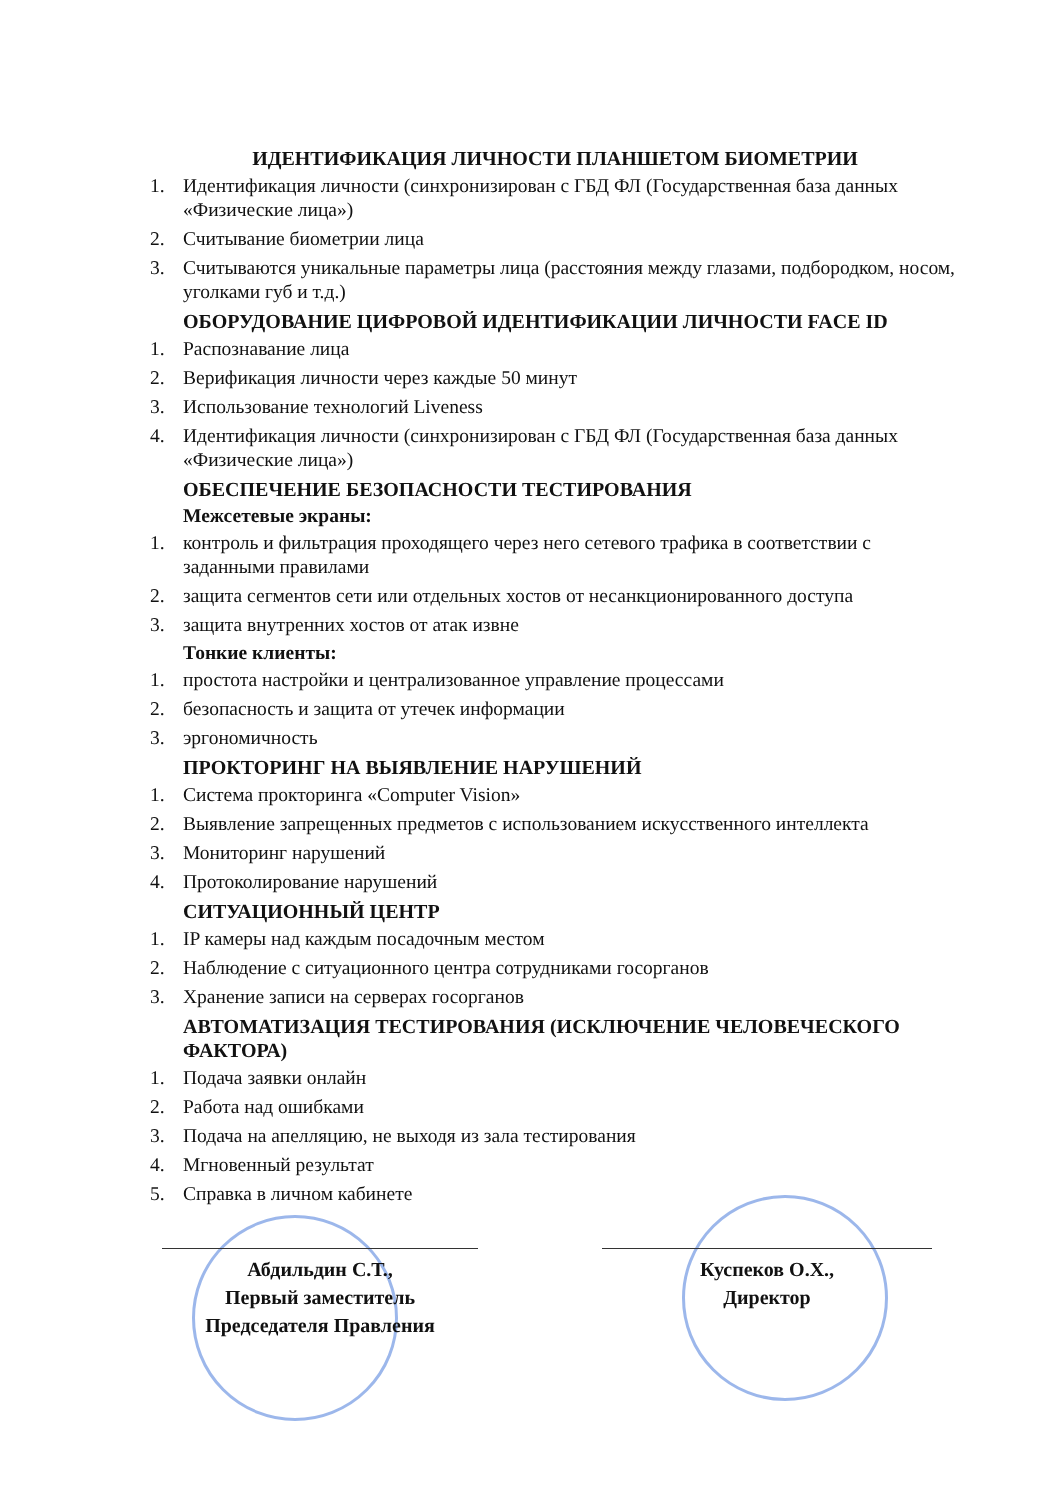ИДЕНТИФИКАЦИЯ ЛИЧНОСТИ ПЛАНШЕТОМ БИОМЕТРИИ
1. Идентификация личности (синхронизирован с ГБД ФЛ (Государственная база данных «Физические лица»)
2. Считывание биометрии лица
3. Считываются уникальные параметры лица (расстояния между глазами, подбородком, носом, уголками губ и т.д.)
ОБОРУДОВАНИЕ ЦИФРОВОЙ ИДЕНТИФИКАЦИИ ЛИЧНОСТИ FACE ID
1. Распознавание лица
2. Верификация личности через каждые 50 минут
3. Использование технологий Liveness
4. Идентификация личности (синхронизирован с ГБД ФЛ (Государственная база данных «Физические лица»)
ОБЕСПЕЧЕНИЕ БЕЗОПАСНОСТИ ТЕСТИРОВАНИЯ
Межсетевые экраны:
1. контроль и фильтрация проходящего через него сетевого трафика в соответствии с заданными правилами
2. защита сегментов сети или отдельных хостов от несанкционированного доступа
3. защита внутренних хостов от атак извне
Тонкие клиенты:
1. простота настройки и централизованное управление процессами
2. безопасность и защита от утечек информации
3. эргономичность
ПРОКТОРИНГ НА ВЫЯВЛЕНИЕ НАРУШЕНИЙ
1. Система прокторинга «Computer Vision»
2. Выявление запрещенных предметов с использованием искусственного интеллекта
3. Мониторинг нарушений
4. Протоколирование нарушений
СИТУАЦИОННЫЙ ЦЕНТР
1. IP камеры над каждым посадочным местом
2. Наблюдение с ситуационного центра сотрудниками госорганов
3. Хранение записи на серверах госорганов
АВТОМАТИЗАЦИЯ ТЕСТИРОВАНИЯ (ИСКЛЮЧЕНИЕ ЧЕЛОВЕЧЕСКОГО ФАКТОРА)
1. Подача заявки онлайн
2. Работа над ошибками
3. Подача на апелляцию, не выходя из зала тестирования
4. Мгновенный результат
5. Справка в личном кабинете
Абдильдин С.Т.,
Первый заместитель
Председателя Правления
Куспеков О.Х.,
Директор